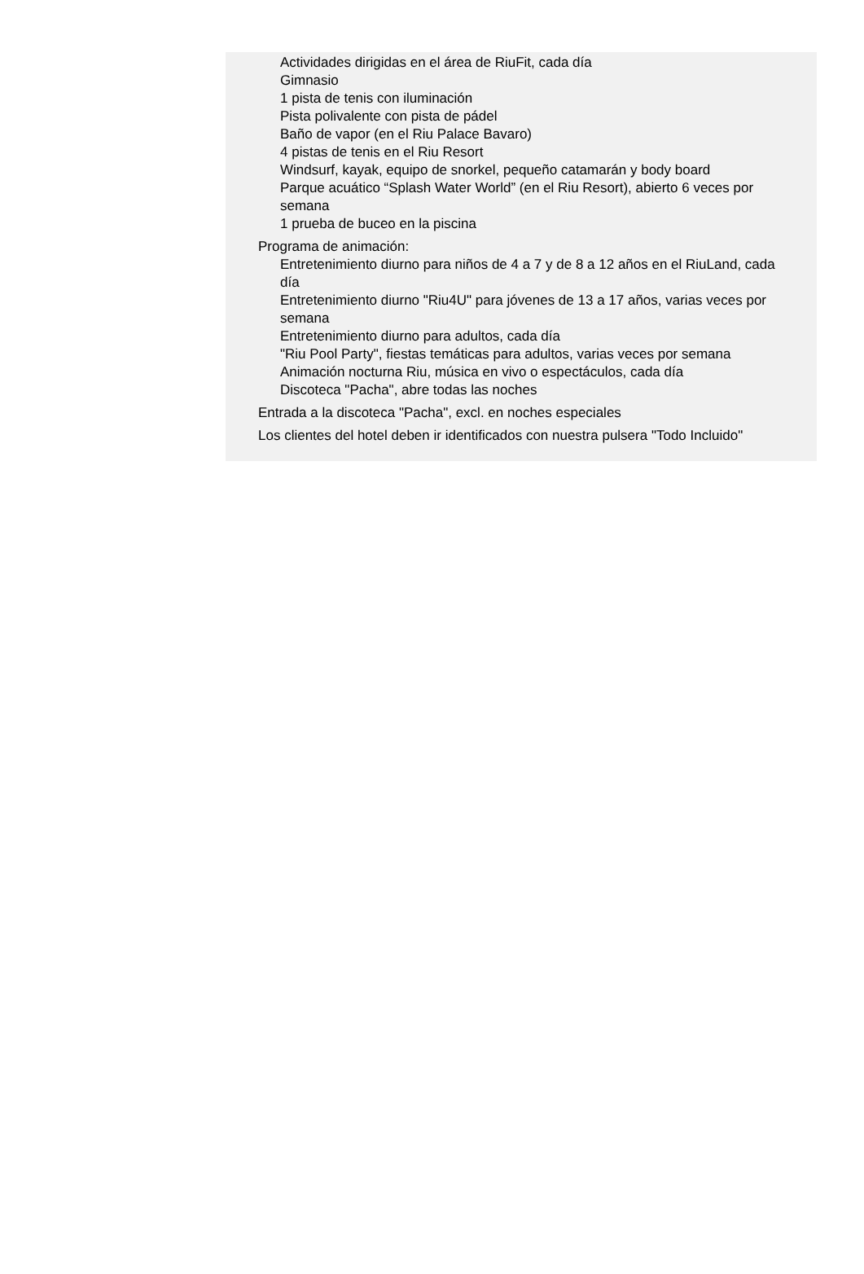Actividades dirigidas en el área de RiuFit, cada día
Gimnasio
1 pista de tenis con iluminación
Pista polivalente con pista de pádel
Baño de vapor (en el Riu Palace Bavaro)
4 pistas de tenis en el Riu Resort
Windsurf, kayak, equipo de snorkel, pequeño catamarán y body board
Parque acuático “Splash Water World” (en el Riu Resort), abierto 6 veces por semana
1 prueba de buceo en la piscina
Programa de animación:
Entretenimiento diurno para niños de 4 a 7 y de 8 a 12 años en el RiuLand, cada día
Entretenimiento diurno "Riu4U" para jóvenes de 13 a 17 años, varias veces por semana
Entretenimiento diurno para adultos, cada día
"Riu Pool Party", fiestas temáticas para adultos, varias veces por semana
Animación nocturna Riu, música en vivo o espectáculos, cada día
Discoteca "Pacha", abre todas las noches
Entrada a la discoteca "Pacha", excl. en noches especiales
Los clientes del hotel deben ir identificados con nuestra pulsera "Todo Incluido"